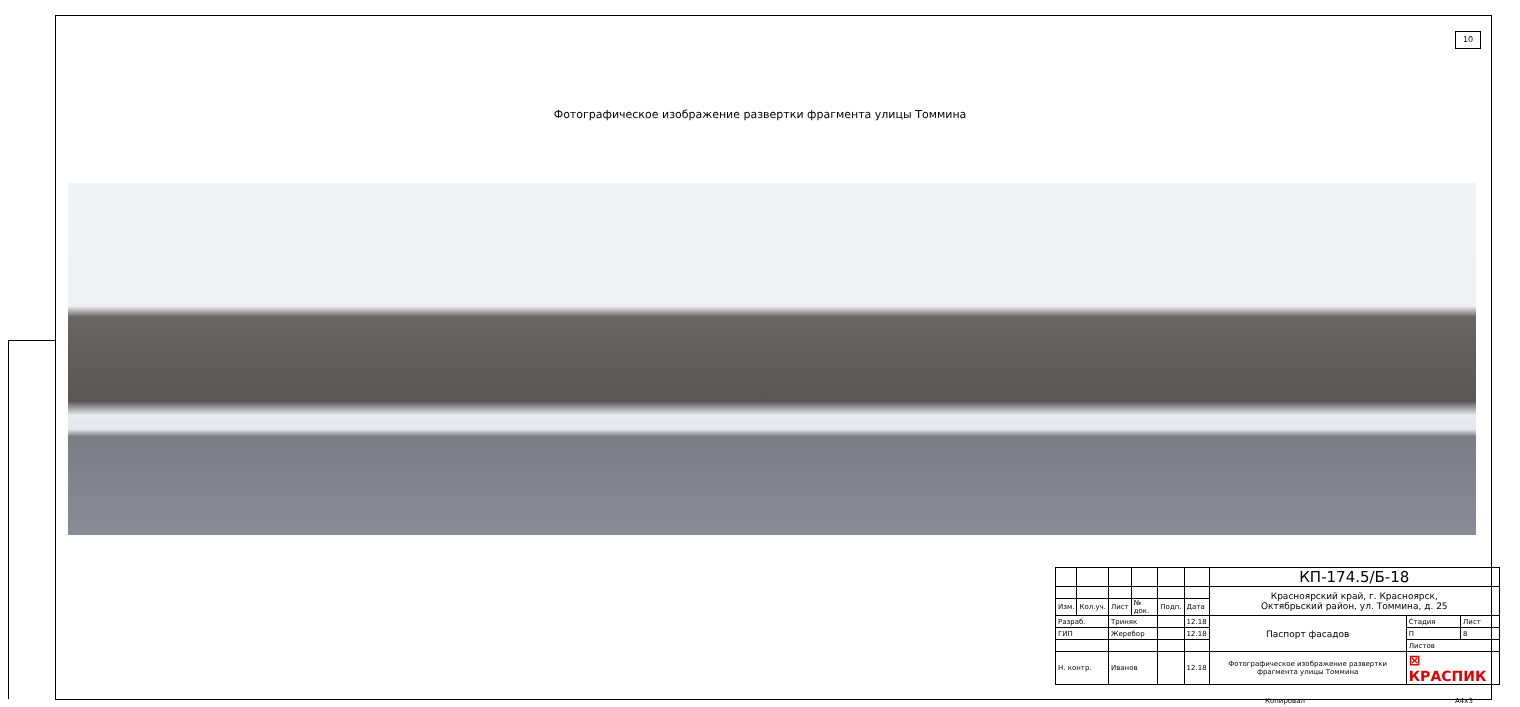10
Фотографическое изображение развертки фрагмента улицы Томмина
| | | | | | | КП-174.5/Б-18 | | |
| | | | | | | Красноярский край, г. Красноярск, Октябрьский район, ул. Томмина, д. 25 | | |
| Изм. | Кол.уч. | Лист | № док. | Подп. | Дата | | | |
| Разраб. | | Триняк | | | 12.18 | Паспорт фасадов | Стадия | Лист |
| ГИП | | Жеребор | | | 12.18 | | П | 8 |
| | | | | | | | Листов | |
| Н. контр. | | Иванов | | | 12.18 | Фотографическое изображение развертки фрагмента улицы Томмина | ⊠ КРАСПИК | |
Копировал А4х3